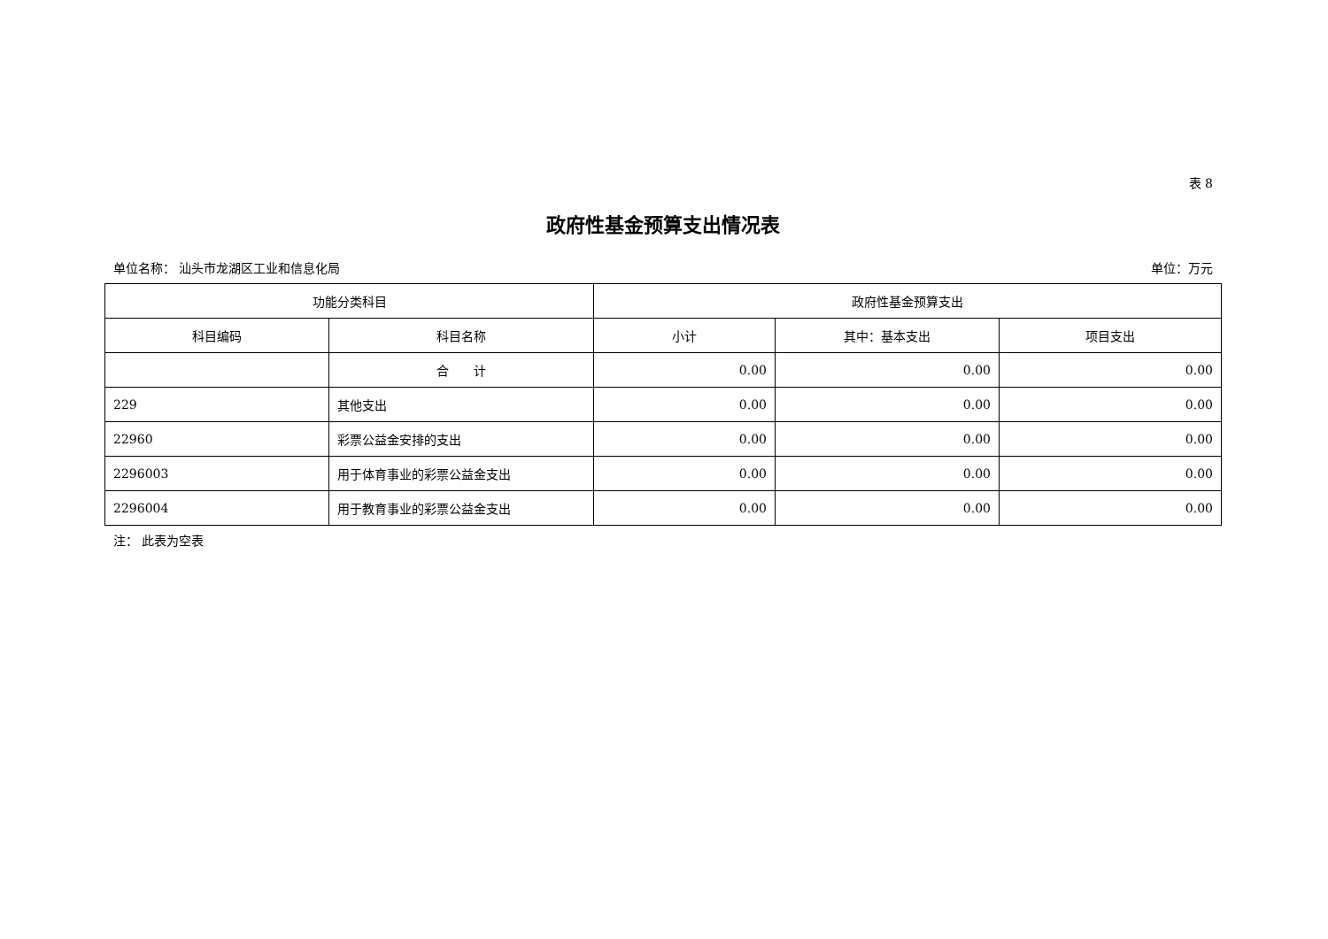表 8
政府性基金预算支出情况表
单位名称： 汕头市龙湖区工业和信息化局 单位：万元
| 功能分类科目 | | 政府性基金预算支出 | | |
| --- | --- | --- | --- | --- |
| 科目编码 | 科目名称 | 小计 | 其中：基本支出 | 项目支出 |
| | 合 计 | 0.00 | 0.00 | 0.00 |
| 229 | 其他支出 | 0.00 | 0.00 | 0.00 |
| 22960 | 彩票公益金安排的支出 | 0.00 | 0.00 | 0.00 |
| 2296003 | 用于体育事业的彩票公益金支出 | 0.00 | 0.00 | 0.00 |
| 2296004 | 用于教育事业的彩票公益金支出 | 0.00 | 0.00 | 0.00 |
注： 此表为空表